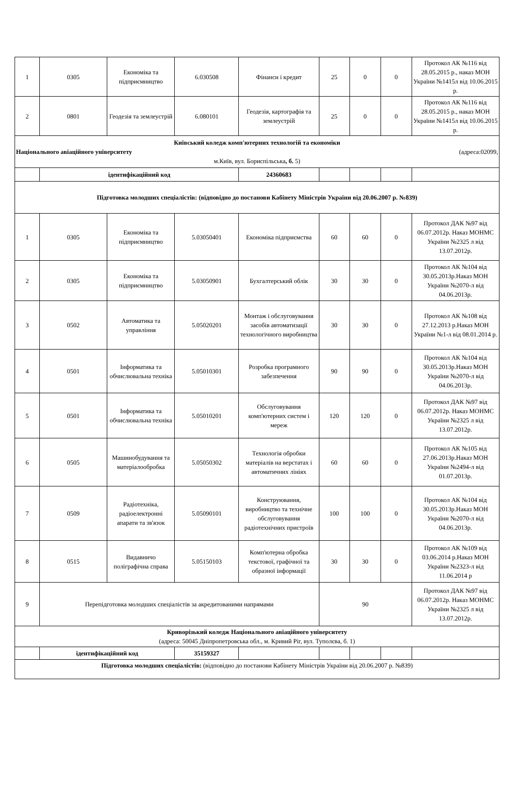| 1 | 0305 | Економіка та підприємництво | 6.030508 | Фінанси і кредит | 25 | 0 | 0 | Протокол АК №116 від 28.05.2015 р., наказ МОН України №1415л від 10.06.2015 р. |
| 2 | 0801 | Геодезія та землеустрій | 6.080101 | Геодезія, картографія та землеустрій | 25 | 0 | 0 | Протокол АК №116 від 28.05.2015 р., наказ МОН України №1415л від 10.06.2015 р. |
| Київський коледж комп'ютерних технологій та економіки Національного авіаційного університету (адреса:02099, м.Київ, вул. Бориспільська , б. 5) | | | | | | | | |
| | ідентифікаційний код | | | 24360683 | | | | |
| Підготовка молодших спеціалістів: (відповідно до постанови Кабінету Міністрів України від 20.06.2007 р. №839) | | | | | | | | |
| 1 | 0305 | Економіка та підприємництво | 5.03050401 | Економіка підприємства | 60 | 60 | 0 | Протокол ДАК №97 від 06.07.2012р. Наказ МОНМС України №2325 л від 13.07.2012р. |
| 2 | 0305 | Економіка та підприємництво | 5.03050901 | Бухгалтерський облік | 30 | 30 | 0 | Протокол АК №104 від 30.05.2013р.Наказ МОН України №2070-л від 04.06.2013р. |
| 3 | 0502 | Автоматика та управління | 5.05020201 | Монтаж і обслуговування засобів автоматизації технологічного виробництва | 30 | 30 | 0 | Протокол АК №108 від 27.12.2013 р.Наказ МОН України №1-л від 08.01.2014 р. |
| 4 | 0501 | Інформатика та обчислювальна техніка | 5.05010301 | Розробка програмного забезпечення | 90 | 90 | 0 | Протокол АК №104 від 30.05.2013р.Наказ МОН України №2070-л від 04.06.2013р. |
| 5 | 0501 | Інформатика та обчислювальна техніка | 5.05010201 | Обслуговування комп'ютерних систем і мереж | 120 | 120 | 0 | Протокол ДАК №97 від 06.07.2012р. Наказ МОНМС України №2325 л від 13.07.2012р. |
| 6 | 0505 | Машинобудування та матеріалообробка | 5.05050302 | Технологія обробки матеріалів на верстатах і автоматичних лініях | 60 | 60 | 0 | Протокол АК №105 від 27.06.2013р.Наказ МОН України №2494-л від 01.07.2013р. |
| 7 | 0509 | Радіотехніка, радіоелектронні апарати та зв'язок | 5.05090101 | Конструювання, виробництво та технічне обслуговування радіотехнічних пристроїв | 100 | 100 | 0 | Протокол АК №104 від 30.05.2013р.Наказ МОН України №2070-л від 04.06.2013р. |
| 8 | 0515 | Видавничо поліграфічна справа | 5.05150103 | Комп'ютерна обробка текстової, графічної та образної інформації | 30 | 30 | 0 | Протокол АК №109 від 03.06.2014 р.Наказ МОН України №2323-л від 11.06.2014 р |
| 9 | Перепідготовка молодших спеціалістів за акредитованими напрямами | | | | 90 | | | Протокол ДАК №97 від 06.07.2012р. Наказ МОНМС України №2325 л від 13.07.2012р. |
| Криворізький коледж Національного авіаційного університету (адреса: 50045 Дніпропетровська обл., м. Кривий Ріг, вул. Туполєва, б. 1) | | | | | | | | |
| | ідентифікаційний код | | 35159327 | | | | | |
| Підготовка молодших спеціалістів: (відповідно до постанови Кабінету Міністрів України від 20.06.2007 р. №839) | | | | | | | | |